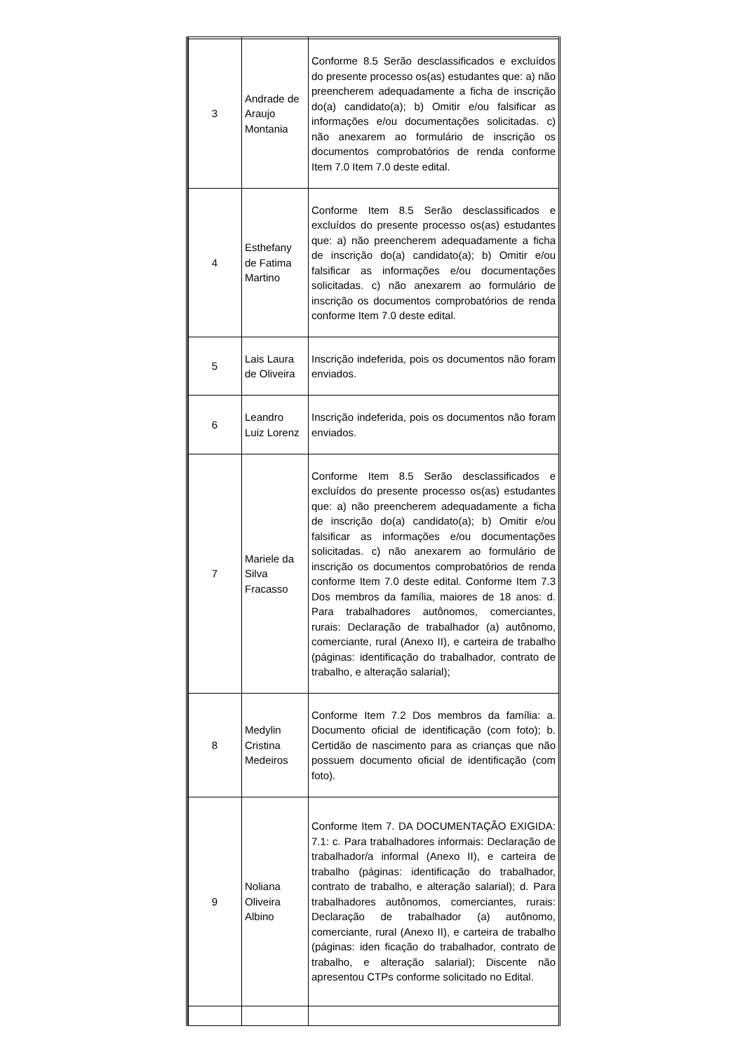| 3 | Andrade de Araujo Montania | Conforme 8.5 Serão desclassificados e excluídos do presente processo os(as) estudantes que: a) não preencherem adequadamente a ficha de inscrição do(a) candidato(a); b) Omitir e/ou falsificar as informações e/ou documentações solicitadas. c) não anexarem ao formulário de inscrição os documentos comprobatórios de renda conforme Item 7.0 Item 7.0 deste edital. |
| 4 | Esthefany de Fatima Martino | Conforme Item 8.5 Serão desclassificados e excluídos do presente processo os(as) estudantes que: a) não preencherem adequadamente a ficha de inscrição do(a) candidato(a); b) Omitir e/ou falsificar as informações e/ou documentações solicitadas. c) não anexarem ao formulário de inscrição os documentos comprobatórios de renda conforme Item 7.0 deste edital. |
| 5 | Lais Laura de Oliveira | Inscrição indeferida, pois os documentos não foram enviados. |
| 6 | Leandro Luiz Lorenz | Inscrição indeferida, pois os documentos não foram enviados. |
| 7 | Mariele da Silva Fracasso | Conforme Item 8.5 Serão desclassificados e excluídos do presente processo os(as) estudantes que: a) não preencherem adequadamente a ficha de inscrição do(a) candidato(a); b) Omitir e/ou falsificar as informações e/ou documentações solicitadas. c) não anexarem ao formulário de inscrição os documentos comprobatórios de renda conforme Item 7.0 deste edital. Conforme Item 7.3 Dos membros da família, maiores de 18 anos: d. Para trabalhadores autônomos, comerciantes, rurais: Declaração de trabalhador (a) autônomo, comerciante, rural (Anexo II), e carteira de trabalho (páginas: identificação do trabalhador, contrato de trabalho, e alteração salarial); |
| 8 | Medylin Cristina Medeiros | Conforme Item 7.2 Dos membros da família: a. Documento oficial de identificação (com foto); b. Certidão de nascimento para as crianças que não possuem documento oficial de identificação (com foto). |
| 9 | Noliana Oliveira Albino | Conforme Item 7. DA DOCUMENTAÇÃO EXIGIDA: 7.1: c. Para trabalhadores informais: Declaração de trabalhador/a informal (Anexo II), e carteira de trabalho (páginas: identificação do trabalhador, contrato de trabalho, e alteração salarial); d. Para trabalhadores autônomos, comerciantes, rurais: Declaração de trabalhador (a) autônomo, comerciante, rural (Anexo II), e carteira de trabalho (páginas: iden ficação do trabalhador, contrato de trabalho, e alteração salarial); Discente não apresentou CTPs conforme solicitado no Edital. |